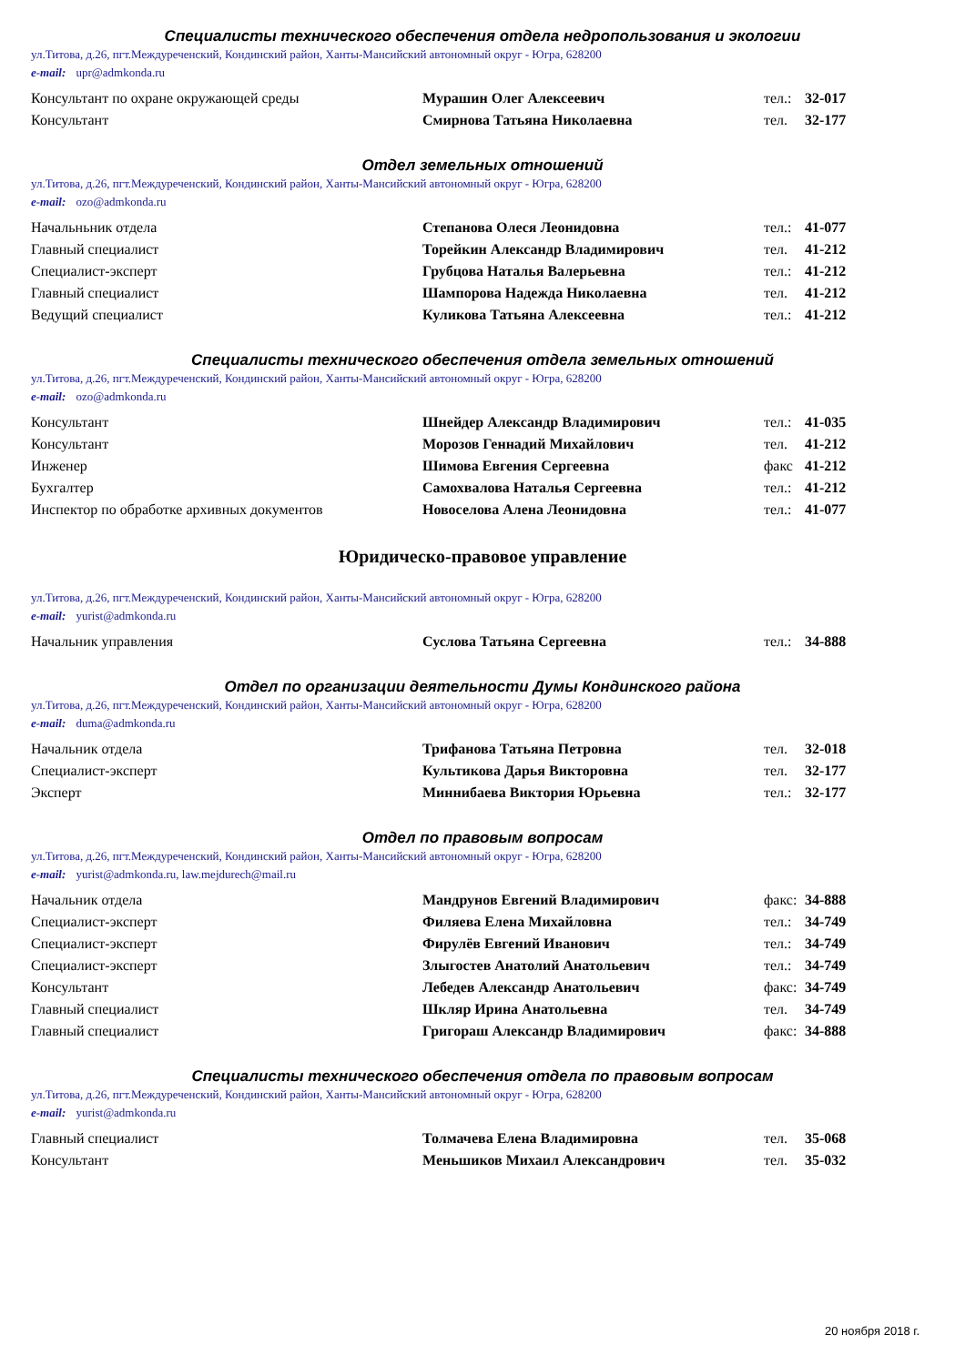Специалисты технического обеспечения отдела недропользования и экологии
ул.Титова, д.26, пгт.Междуреченский, Кондинский район, Ханты-Мансийский автономный округ - Югра, 628200
e-mail: upr@admkonda.ru
| Консультант по охране окружающей среды | Мурашин Олег Алексеевич | тел.: | 32-017 |
| Консультант | Смирнова Татьяна Николаевна | тел. | 32-177 |
Отдел земельных отношений
ул.Титова, д.26, пгт.Междуреченский, Кондинский район, Ханты-Мансийский автономный округ - Югра, 628200
e-mail: ozo@admkonda.ru
| Начальньник отдела | Степанова Олеся Леонидовна | тел.: | 41-077 |
| Главный специалист | Торейкин Александр Владимирович | тел. | 41-212 |
| Специалист-эксперт | Грубцова Наталья Валерьевна | тел.: | 41-212 |
| Главный специалист | Шампорова Надежда Николаевна | тел. | 41-212 |
| Ведущий специалист | Куликова Татьяна Алексеевна | тел.: | 41-212 |
Специалисты технического обеспечения отдела земельных отношений
ул.Титова, д.26, пгт.Междуреченский, Кондинский район, Ханты-Мансийский автономный округ - Югра, 628200
e-mail: ozo@admkonda.ru
| Консультант | Шнейдер Александр Владимирович | тел.: | 41-035 |
| Консультант | Морозов Геннадий Михайлович | тел. | 41-212 |
| Инженер | Шимова Евгения Сергеевна | факс | 41-212 |
| Бухгалтер | Самохвалова Наталья Сергеевна | тел.: | 41-212 |
| Инспектор по обработке архивных документов | Новоселова Алена Леонидовна | тел.: | 41-077 |
Юридическо-правовое управление
ул.Титова, д.26, пгт.Междуреченский, Кондинский район, Ханты-Мансийский автономный округ - Югра, 628200
e-mail: yurist@admkonda.ru
| Начальник управления | Суслова Татьяна Сергеевна | тел.: | 34-888 |
Отдел по организации деятельности Думы Кондинского района
ул.Титова, д.26, пгт.Междуреченский, Кондинский район, Ханты-Мансийский автономный округ - Югра, 628200
e-mail: duma@admkonda.ru
| Начальник отдела | Трифанова Татьяна Петровна | тел. | 32-018 |
| Специалист-эксперт | Культикова Дарья Викторовна | тел. | 32-177 |
| Эксперт | Миннибаева Виктория Юрьевна | тел.: | 32-177 |
Отдел по правовым вопросам
ул.Титова, д.26, пгт.Междуреченский, Кондинский район, Ханты-Мансийский автономный округ - Югра, 628200
e-mail: yurist@admkonda.ru, law.mejdurech@mail.ru
| Начальник отдела | Мандрунов Евгений Владимирович | факс: | 34-888 |
| Специалист-эксперт | Филяева Елена Михайловна | тел.: | 34-749 |
| Специалист-эксперт | Фирулёв Евгений Иванович | тел.: | 34-749 |
| Специалист-эксперт | Злыгостев Анатолий Анатольевич | тел.: | 34-749 |
| Консультант | Лебедев Александр Анатольевич | факс: | 34-749 |
| Главный специалист | Шкляр Ирина Анатольевна | тел. | 34-749 |
| Главный специалист | Григораш Александр Владимирович | факс: | 34-888 |
Специалисты технического обеспечения отдела по правовым вопросам
ул.Титова, д.26, пгт.Междуреченский, Кондинский район, Ханты-Мансийский автономный округ - Югра, 628200
e-mail: yurist@admkonda.ru
| Главный специалист | Толмачева Елена Владимировна | тел. | 35-068 |
| Консультант | Меньшиков Михаил Александрович | тел. | 35-032 |
20 ноября 2018 г.